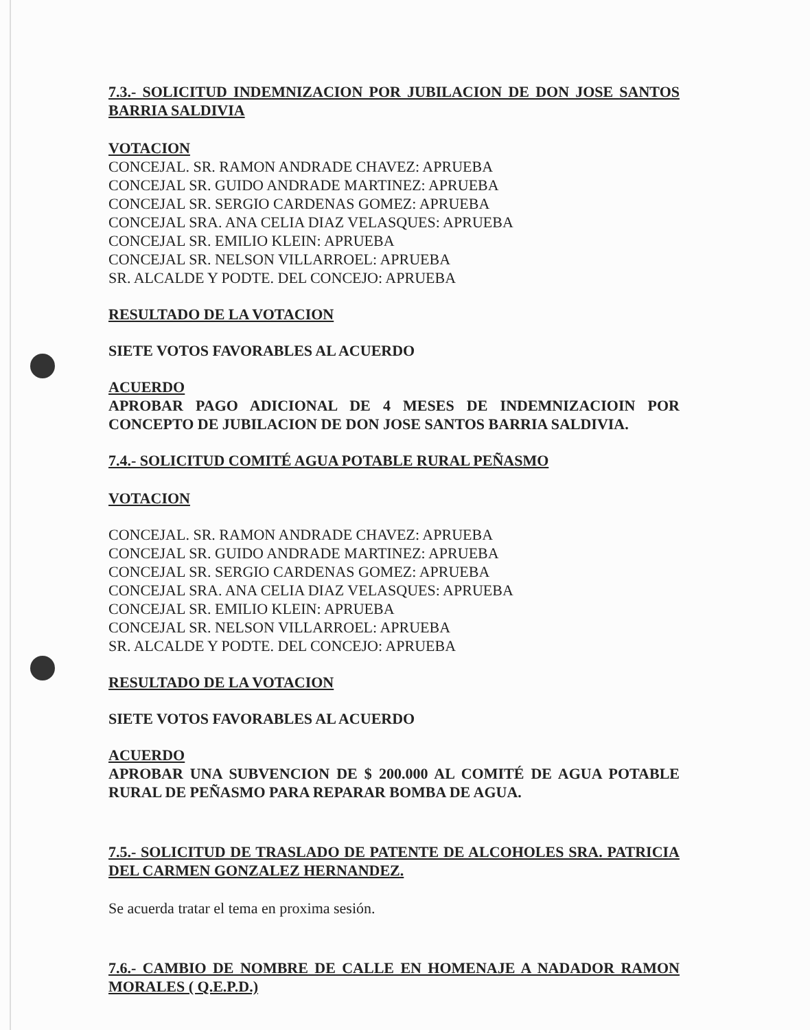7.3.- SOLICITUD INDEMNIZACION POR JUBILACION DE DON JOSE SANTOS BARRIA SALDIVIA
VOTACION
CONCEJAL. SR. RAMON ANDRADE CHAVEZ: APRUEBA
CONCEJAL SR. GUIDO ANDRADE MARTINEZ: APRUEBA
CONCEJAL SR. SERGIO CARDENAS GOMEZ: APRUEBA
CONCEJAL SRA. ANA CELIA DIAZ VELASQUES: APRUEBA
CONCEJAL SR. EMILIO KLEIN: APRUEBA
CONCEJAL SR. NELSON VILLARROEL: APRUEBA
SR. ALCALDE Y PODTE. DEL CONCEJO: APRUEBA
RESULTADO DE LA VOTACION
SIETE VOTOS FAVORABLES AL ACUERDO
ACUERDO
APROBAR PAGO ADICIONAL DE 4 MESES DE INDEMNIZACIOIN POR CONCEPTO DE JUBILACION DE DON JOSE SANTOS BARRIA SALDIVIA.
7.4.- SOLICITUD COMITÉ AGUA POTABLE RURAL PEÑASMO
VOTACION
CONCEJAL. SR. RAMON ANDRADE CHAVEZ: APRUEBA
CONCEJAL SR. GUIDO ANDRADE MARTINEZ: APRUEBA
CONCEJAL SR. SERGIO CARDENAS GOMEZ: APRUEBA
CONCEJAL SRA. ANA CELIA DIAZ VELASQUES: APRUEBA
CONCEJAL SR. EMILIO KLEIN: APRUEBA
CONCEJAL SR. NELSON VILLARROEL: APRUEBA
SR. ALCALDE Y PODTE. DEL CONCEJO: APRUEBA
RESULTADO DE LA VOTACION
SIETE VOTOS FAVORABLES AL ACUERDO
ACUERDO
APROBAR UNA SUBVENCION DE $ 200.000 AL COMITÉ DE AGUA POTABLE RURAL DE PEÑASMO PARA REPARAR BOMBA DE AGUA.
7.5.- SOLICITUD DE TRASLADO DE PATENTE DE ALCOHOLES SRA. PATRICIA DEL CARMEN GONZALEZ HERNANDEZ.
Se acuerda tratar el tema en proxima sesión.
7.6.- CAMBIO DE NOMBRE DE CALLE EN HOMENAJE A NADADOR RAMON MORALES ( Q.E.P.D.)